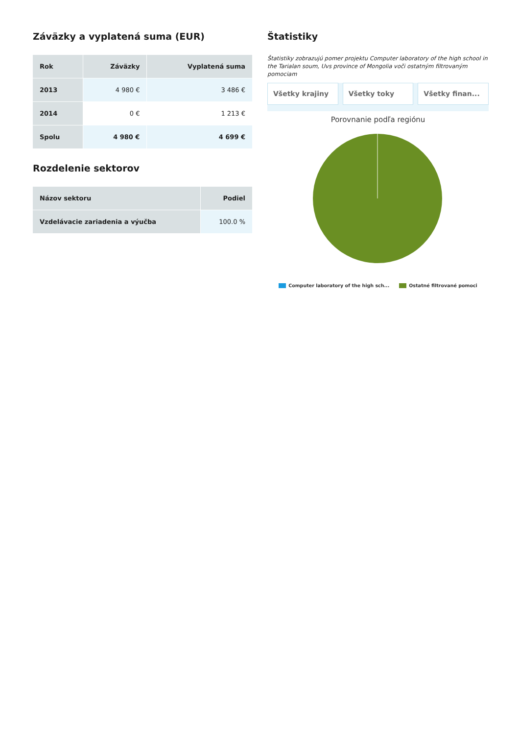Záväzky a vyplatená suma (EUR)
| Rok | Záväzky | Vyplatená suma |
| --- | --- | --- |
| 2013 | 4 980 € | 3 486 € |
| 2014 | 0 € | 1 213 € |
| Spolu | 4 980 € | 4 699 € |
Rozdelenie sektorov
| Názov sektoru | Podiel |
| --- | --- |
| Vzdelávacie zariadenia a výučba | 100.0 % |
Štatistiky
Štatistiky zobrazujú pomer projektu Computer laboratory of the high school in the Tarialan soum, Uvs province of Mongolia voči ostatným filtrovaným pomociam
Všetky krajiny Všetky toky Všetky finan...
Porovnanie podľa regiónu
Computer laboratory of the high sch... Ostatné filtrované pomoci